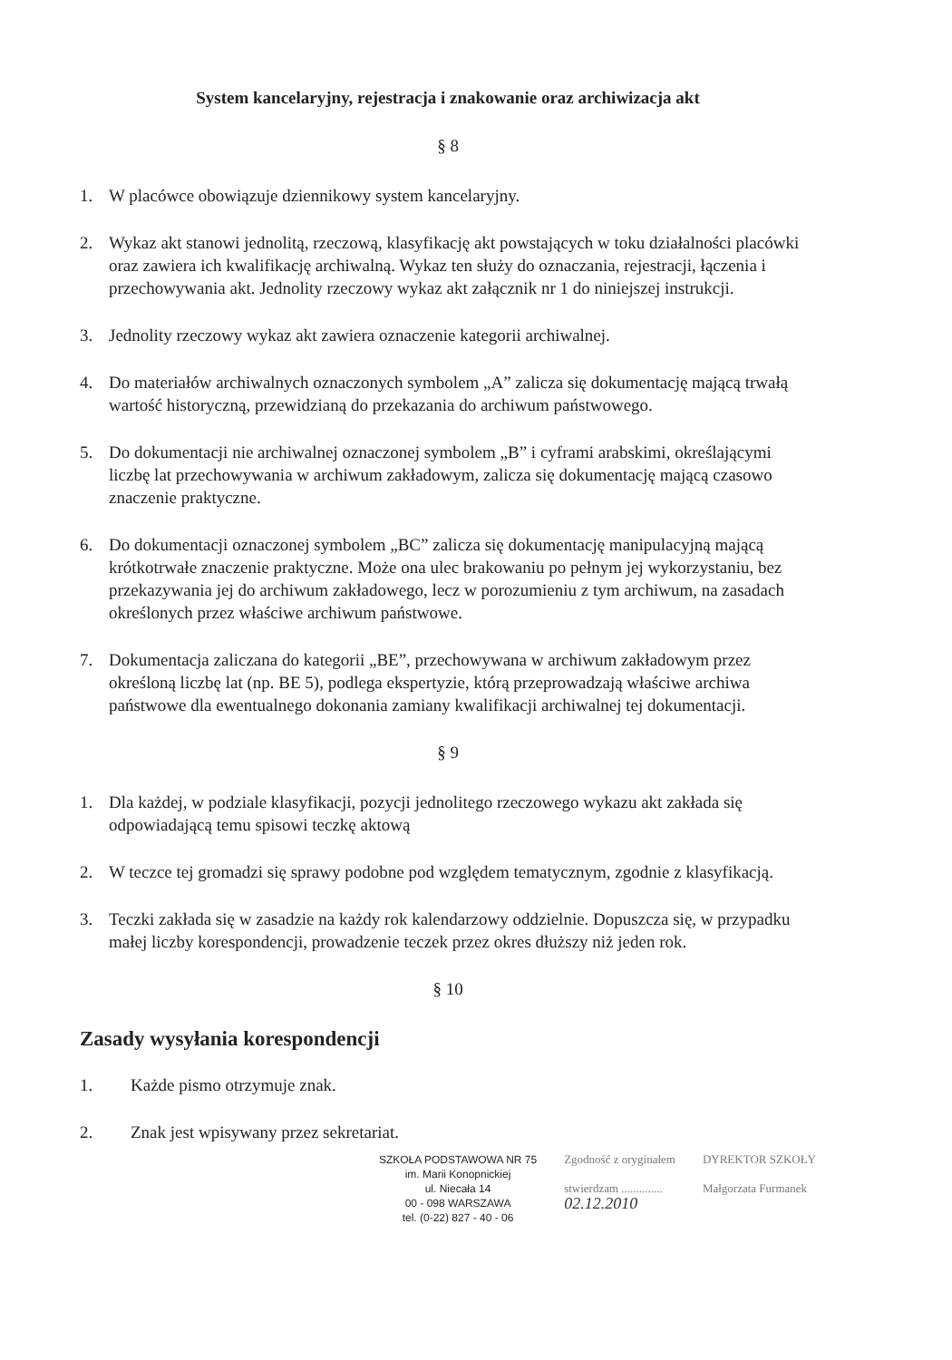System kancelaryjny, rejestracja i znakowanie oraz archiwizacja akt
§ 8
1. W placówce obowiązuje dziennikowy system kancelaryjny.
2. Wykaz akt stanowi jednolitą, rzeczową, klasyfikację akt powstających w toku działalności placówki oraz zawiera ich kwalifikację archiwalną. Wykaz ten służy do oznaczania, rejestracji, łączenia i przechowywania akt. Jednolity rzeczowy wykaz akt załącznik nr 1 do niniejszej instrukcji.
3. Jednolity rzeczowy wykaz akt zawiera oznaczenie kategorii archiwalnej.
4. Do materiałów archiwalnych oznaczonych symbolem „A” zalicza się dokumentację mającą trwałą wartość historyczną, przewidzianą do przekazania do archiwum państwowego.
5. Do dokumentacji nie archiwalnej oznaczonej symbolem „B” i cyframi arabskimi, określającymi liczbę lat przechowywania w archiwum zakładowym, zalicza się dokumentację mającą czasowo znaczenie praktyczne.
6. Do dokumentacji oznaczonej symbolem „BC” zalicza się dokumentację manipulacyjną mającą krótkotrwałe znaczenie praktyczne. Może ona ulec brakowaniu po pełnym jej wykorzystaniu, bez przekazywania jej do archiwum zakładowego, lecz w porozumieniu z tym archiwum, na zasadach określonych przez właściwe archiwum państwowe.
7. Dokumentacja zaliczana do kategorii „BE”, przechowywana w archiwum zakładowym przez określoną liczbę lat (np. BE 5), podlega ekspertyzie, którą przeprowadzają właściwe archiwa państwowe dla ewentualnego dokonania zamiany kwalifikacji archiwalnej tej dokumentacji.
§ 9
1. Dla każdej, w podziale klasyfikacji, pozycji jednolitego rzeczowego wykazu akt zakłada się odpowiadającą temu spisowi teczkę aktową
2. W teczce tej gromadzi się sprawy podobne pod względem tematycznym, zgodnie z klasyfikacją.
3. Teczki zakłada się w zasadzie na każdy rok kalendarzowy oddzielnie. Dopuszcza się, w przypadku małej liczby korespondencji, prowadzenie teczek przez okres dłuższy niż jeden rok.
§ 10
Zasady wysyłania korespondencji
1. Każde pismo otrzymuje znak.
2. Znak jest wpisywany przez sekretariat.
SZKOŁA PODSTAWOWA NR 75
im. Marii Konopnickiej
ul. Niecała 14
00 - 098 WARSZAWA
tel. (0-22) 827 - 40 - 06
Zgodność z oryginałem
stwierdzam ..............
02.12.2010
DYREKTOR SZKOŁY
Małgorzata Furmanek